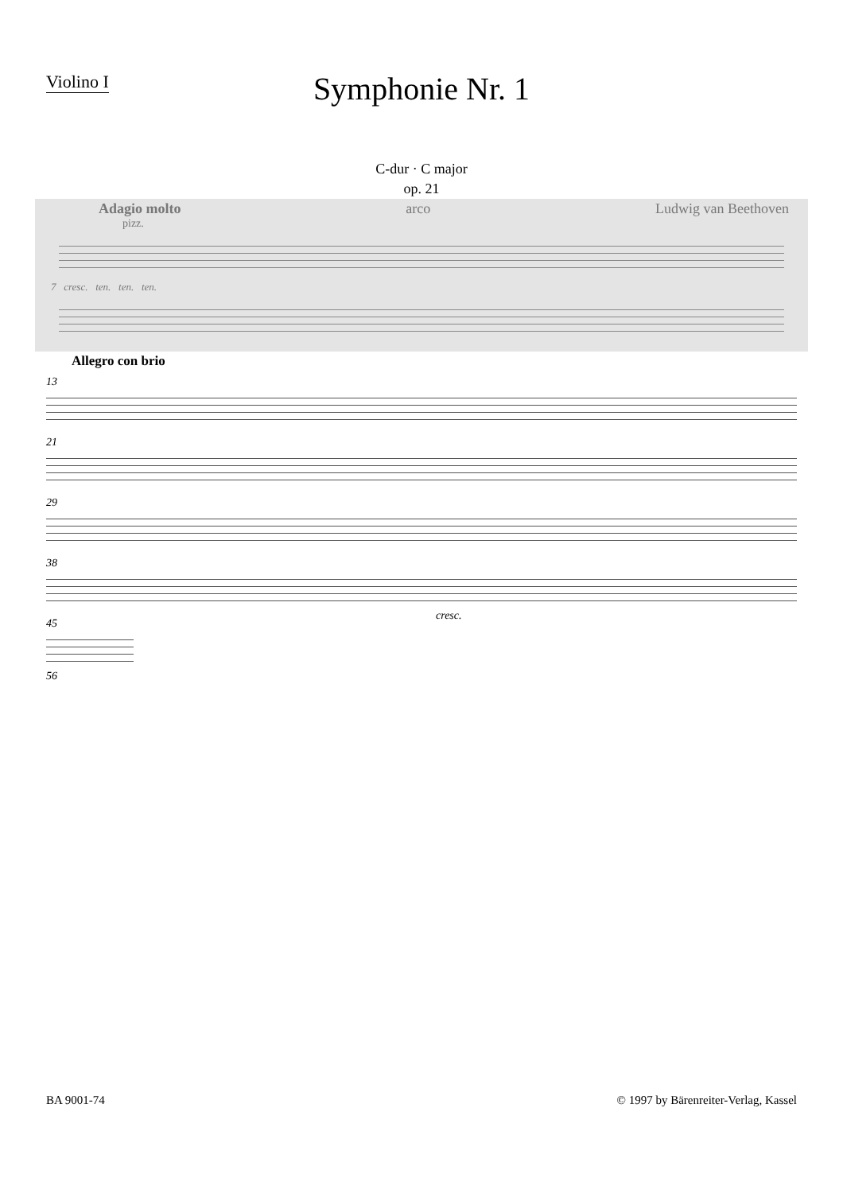Violino I
Symphonie Nr. 1
C-dur · C major
op. 21
Adagio molto arco Ludwig van Beethoven
pizz.
7 cresc. ten. ten. ten.
Allegro con brio
13
21
29
38
cresc.
45
56
BA 9001-74 © 1997 by Bärenreiter-Verlag, Kassel